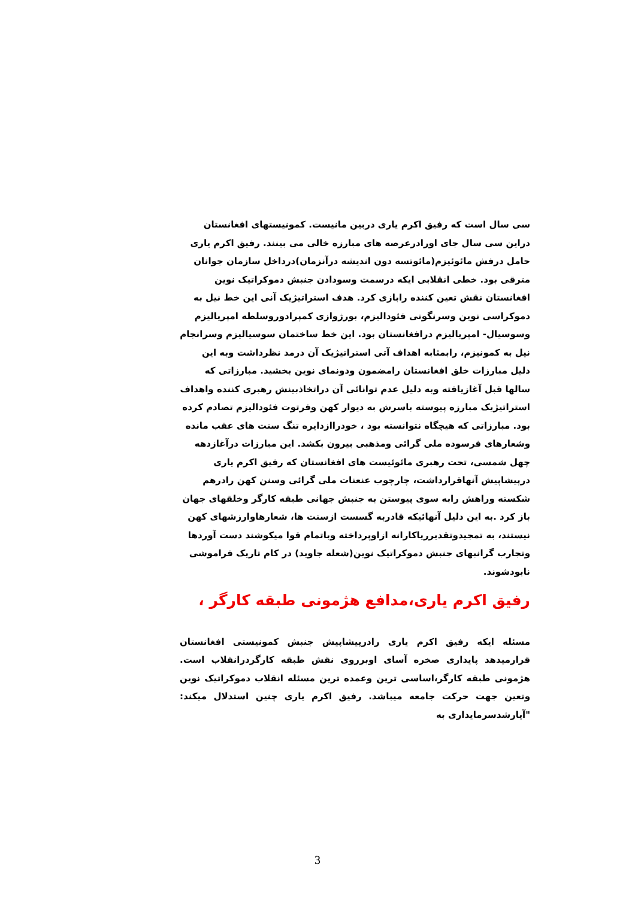سی سال است که رفیق اکرم یاری دربین مانیست. کمونیستهای افغانستان دراین سی سال جای اورادرعرصه های مبارزه خالی می بینند. رفیق اکرم یاری حامل درفش مائوئیزم(مائوتسه دون اندیشه درآنزمان)درداخل سازمان جوانان مترقی بود. خطی انقلابی ایکه درسمت وسودادن جنبش دموکراتیک نوین افغانستان نقش تعین کننده رابازی کرد. هدف استراتیژیک آنی این خط نیل به دموکراسی نوین وسرنگونی فئودالیزم، بورژوازی کمپرادوروسلطه امپریالیزم وسوسیال- امپریالیزم درافغانستان بود. این خط ساختمان سوسیالیزم وسرانجام نیل به کمونیزم، رابمثابه اهداف آتی استراتیژیک آن درمد نظرداشت وبه این دلیل مبارزات خلق افغانستان رامضمون ودونمای نوین بخشید. مبارزاتی که سالها قبل آغازیافته وبه دلیل عدم توانائی آن دراتخاذبینش رهبری کننده واهداف استراتیژیک مبارزه پیوسته باسرش به دیوار کهن وفرتوت فئودالیزم تصادم کرده بود. مبارزاتی که هیچگاه نتوانسته بود ، خودراازدایره تنگ سنت های عقب مانده وشعارهای فرسوده ملی گرائی ومذهبی بیرون بکشد. این مبارزات درآغازدهه چهل شمسی، تحت رهبری مائوئیست های افغانستان که رفیق اکرم یاری درپیشاپیش آنهاقرارداشت، چارچوب عنعنات ملی گرائی وسنن کهن رادرهم شکسته وراهش رابه سوی پیوستن به جنبش جهانی طبقه کارگر وخلقهای جهان باز کرد .به این دلیل آنهائیکه قادربه گسست ازسنت ها، شعارهاوارزشهای کهن نیستند، به تمجیدوتقدیرریاکارانه ازاوپرداخته وباتمام قوا میکوشند دست آوردها وتجارب گرانبهای جنبش دموکراتیک نوین(شعله جاوید) در کام تاریک فراموشی نابودشوند.
رفیق اکرم یاری،مدافع هژمونی طبقه کارگر ،
مسئله ایکه رفیق اکرم یاری رادرپیشاپیش جنبش کمونیستی افغانستان قرارمیدهد پایداری صخره آسای اوبرروی نقش طبقه کارگردرانقلاب است. هژمونی طبقه کارگر،اساسی ترین وعمده ترین مسئله انقلاب دموکراتیک نوین وتعین جهت حرکت جامعه میباشد. رفیق اکرم یاری چنین استدلال میکند: "آیارشدسرمایداری به
3